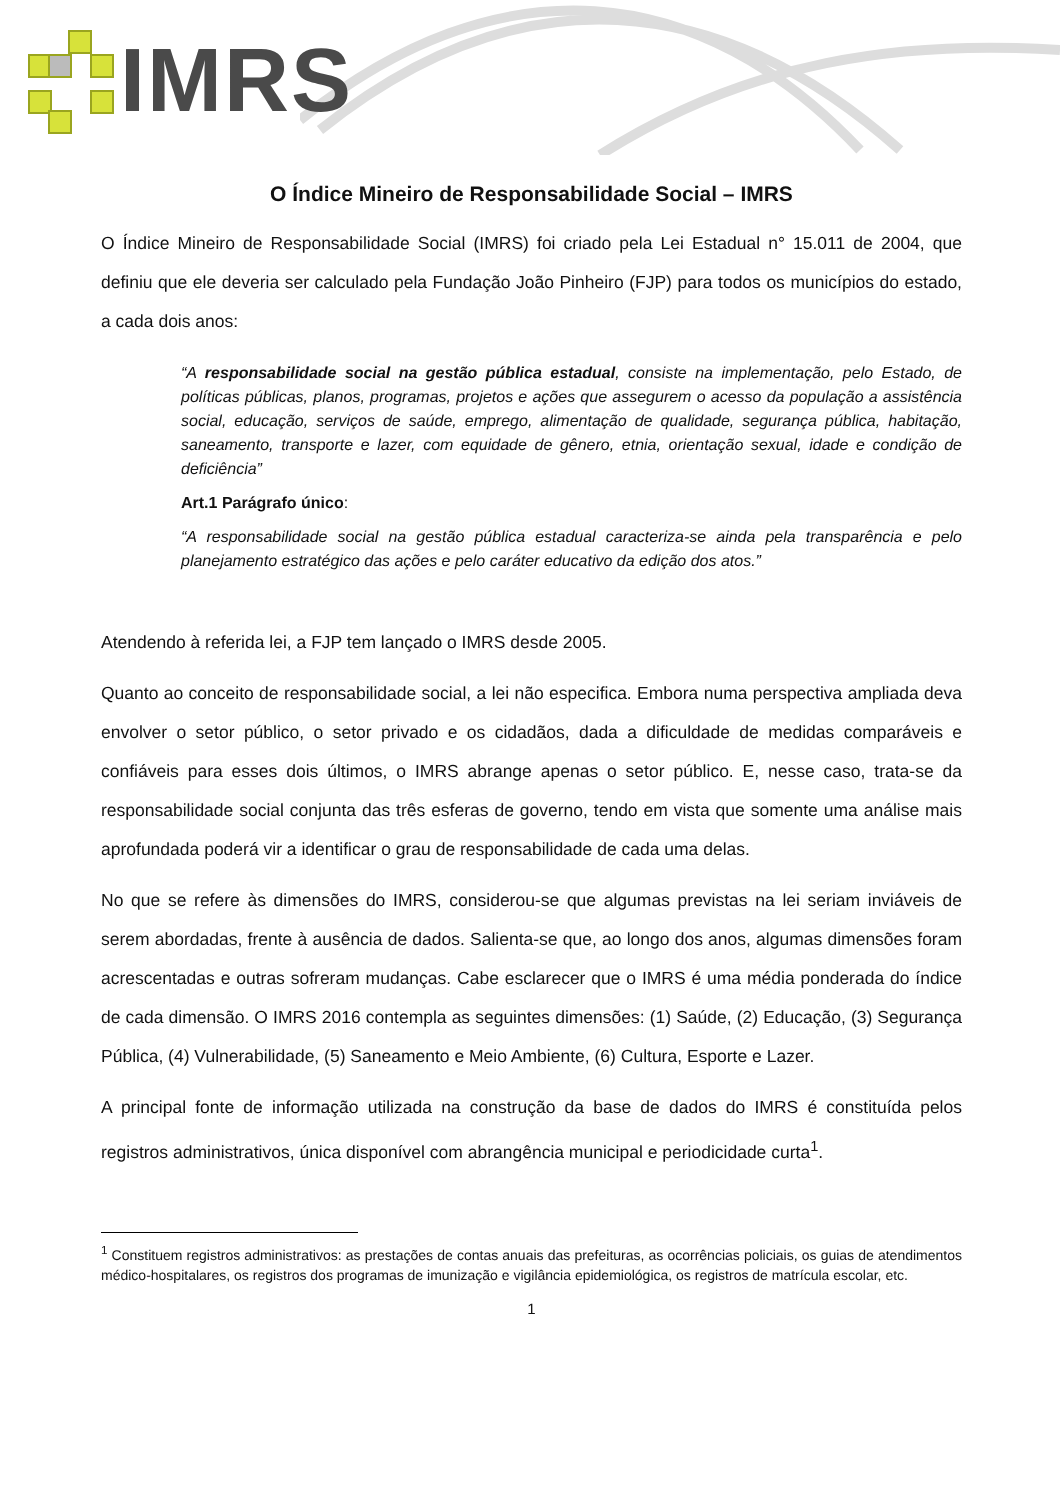IMRS
O Índice Mineiro de Responsabilidade Social – IMRS
O Índice Mineiro de Responsabilidade Social (IMRS) foi criado pela Lei Estadual n° 15.011 de 2004, que definiu que ele deveria ser calculado pela Fundação João Pinheiro (FJP) para todos os municípios do estado, a cada dois anos:
“A responsabilidade social na gestão pública estadual, consiste na implementação, pelo Estado, de políticas públicas, planos, programas, projetos e ações que assegurem o acesso da população a assistência social, educação, serviços de saúde, emprego, alimentação de qualidade, segurança pública, habitação, saneamento, transporte e lazer, com equidade de gênero, etnia, orientação sexual, idade e condição de deficiência”
Art.1 Parágrafo único:
“A responsabilidade social na gestão pública estadual caracteriza-se ainda pela transparência e pelo planejamento estratégico das ações e pelo caráter educativo da edição dos atos.”
Atendendo à referida lei, a FJP tem lançado o IMRS desde 2005.
Quanto ao conceito de responsabilidade social, a lei não especifica. Embora numa perspectiva ampliada deva envolver o setor público, o setor privado e os cidadãos, dada a dificuldade de medidas comparáveis e confiáveis para esses dois últimos, o IMRS abrange apenas o setor público. E, nesse caso, trata-se da responsabilidade social conjunta das três esferas de governo, tendo em vista que somente uma análise mais aprofundada poderá vir a identificar o grau de responsabilidade de cada uma delas.
No que se refere às dimensões do IMRS, considerou-se que algumas previstas na lei seriam inviáveis de serem abordadas, frente à ausência de dados. Salienta-se que, ao longo dos anos, algumas dimensões foram acrescentadas e outras sofreram mudanças. Cabe esclarecer que o IMRS é uma média ponderada do índice de cada dimensão. O IMRS 2016 contempla as seguintes dimensões: (1) Saúde, (2) Educação, (3) Segurança Pública, (4) Vulnerabilidade, (5) Saneamento e Meio Ambiente, (6) Cultura, Esporte e Lazer.
A principal fonte de informação utilizada na construção da base de dados do IMRS é constituída pelos registros administrativos, única disponível com abrangência municipal e periodicidade curta<sup>1</sup>.
<sup>1</sup> Constituem registros administrativos: as prestações de contas anuais das prefeituras, as ocorrências policiais, os guias de atendimentos médico-hospitalares, os registros dos programas de imunização e vigilância epidemiológica, os registros de matrícula escolar, etc.
1